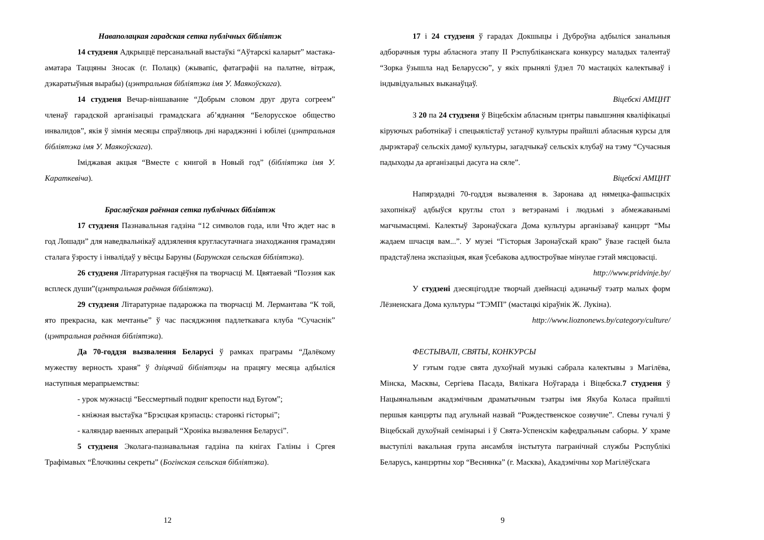Наваполацкая гарадская сетка публічных бібліятэк
14 студзеня Адкрыццё персанальнай выстаўкі “Аўтарскі каларыт” мастака-аматара Таццяны Зносак (г. Полацк) (жывапіс, фатаграфіі на палатне, вітраж, дэкаратыўныя вырабы) (цэнтральная бібліятэка імя У. Маякоўскага).
14 студзеня Вечар-віншаванне “Добрым словом друг друга согреем” членаў гарадской арганізацыі грамадскага аб’яднання “Белорусское общество инвалидов”, якія ў зімнія месяцы спраўляюць дні нараджэнні і юбілеі (цэнтральная бібліятэка імя У. Маякоўскага).
Іміджавая акцыя “Вместе с книгой в Новый год” (бібліятэка імя У. Караткевіча).
Браслаўская раённая сетка публічных бібліятэк
17 студзеня Пазнавальная гадзіна “12 символов года, или Что ждет нас в год Лошади” для наведвальнікаў аддзялення кругласутачнага знаходжання грамадзян сталага ўзросту і інвалідаў у вёсцы Баруны (Барунская сельская бібліятэка).
26 студзеня Літаратурная гасцёўня па творчасці М. Цвятаевай “Поэзия как всплеск души”(цэнтральная раённая бібліятэка).
29 студзеня Літаратурнае падарожжа па творчасці М. Лермантава “К той, ято прекрасна, как мечтанье” ў час пасяджэння падлеткавага клуба “Сучаснік” (цэнтральная раённая бібліятэка).
Да 70-годдзя вызвалення Беларусі ў рамках праграмы “Далёкому мужеству верность храня” ў дзіцячай бібліятэцы на працягу месяца адбыліся наступныя мерапрыемствы:
- урок мужнасці “Бессмертный подвиг крепости над Бугом”;
- кніжная выстаўка “Брэсцкая крэпасць: старонкі гісторыі”;
- каляндар ваенных аперацый “Хроніка вызвалення Беларусі”.
5 студзеня Эколага-пазнавальная гадзіна па кнігах Галіны і Сргея Трафімавых “Ёлочкины секреты” (Богінская сельская бібліятэка).
12
17 і 24 студзеня ў гарадах Докшыцы і Дуброўна адбыліся занальныя адборачныя туры абласнога этапу ІІ Рэспубліканскага конкурсу маладых талентаў “Зорка ўзышла над Беларуссю”, у якіх прынялі ўдзел 70 мастацкіх калектываў і індывідуальных выканаўцаў.
Віцебскі АМЦНТ
З 20 па 24 студзеня ў Віцебскім абласным цэнтры павышэння кваліфікацыі кіруючых работнікаў і спецыялістаў устаноў культуры прайшлі абласныя курсы для дырэктараў сельскіх дамоў культуры, загадчыкаў сельскіх клубаў на тэму “Сучасныя падыходы да арганізацыі дасуга на сяле”.
Віцебскі АМЦНТ
Напярэдадні 70-годдзя вызвалення в. Заронава ад нямецка-фашысцкіх захопнікаў адбыўся круглы стол з ветэранамі і людзьмі з абмежаванымі магчымасцямі. Калектыў Заронаўскага Дома культуры арганізаваў канцэрт “Мы жадаем шчасця вам...”. У музеі “Гісторыя Заронаўскай краю” ўвазе гасцей была прадстаўлена экспазіцыя, якая ўсебакова адлюстроўвае мінулае гэтай мясцовасці.
http://www.pridvinje.by/
У студзені дзесяцігоддзе творчай дзейнасці адзначыў тэатр малых форм Лёзненскага Дома культуры “ТЭМП” (мастацкі кіраўнік Ж. Лукіна).
http://www.lioznonews.by/category/culture/
ФЕСТЫВАЛІ, СВЯТЫ, КОНКУРСЫ
У гэтым годзе свята духоўнай музыкі сабрала калектывы з Магілёва, Мінска, Масквы, Сергіева Пасада, Вялікага Ноўгарада і Віцебска.7 студзеня ў Нацыянальным акадэмічным драматычным тэатры імя Якуба Коласа прайшлі першыя канцэрты пад агульнай назвай “Рождественское созвучие”. Спевы гучалі ў Віцебскай духоўнай семінарыі і ў Свята-Успенскім кафедральным саборы. У храме выступілі вакальная група ансамбля інстытута пагранічнай службы Рэспублікі Беларусь, канцэртны хор “Веснянка” (г. Масква), Акадэмічны хор Магілёўскага
9